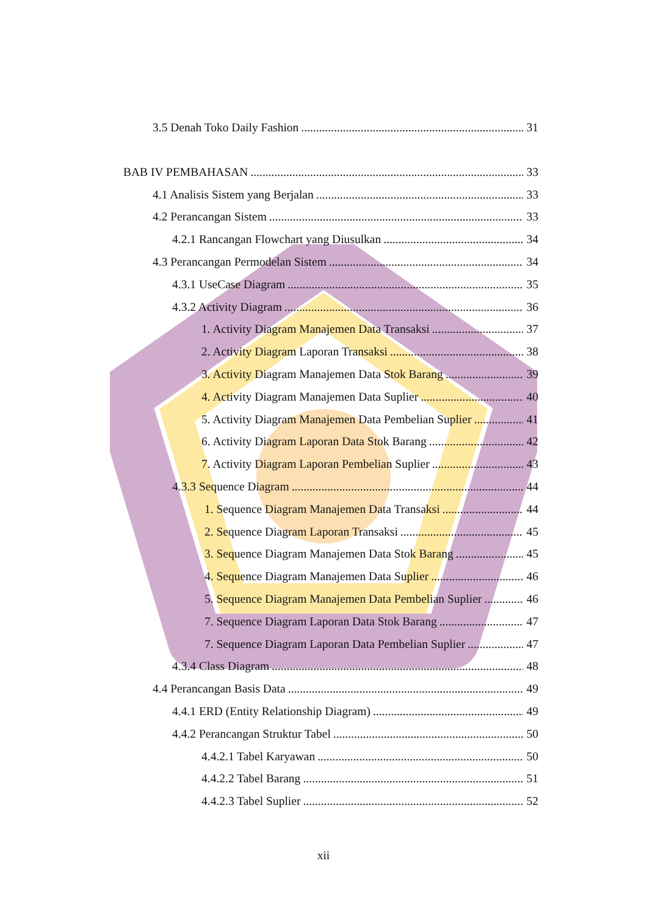3.5 Denah Toko Daily Fashion 31
BAB IV PEMBAHASAN 33
4.1 Analisis Sistem yang Berjalan 33
4.2 Perancangan Sistem 33
4.2.1 Rancangan Flowchart yang Diusulkan 34
4.3 Perancangan Permodelan Sistem 34
4.3.1 UseCase Diagram 35
4.3.2 Activity Diagram 36
1. Activity Diagram Manajemen Data Transaksi 37
2. Activity Diagram Laporan Transaksi 38
3. Activity Diagram Manajemen Data Stok Barang 39
4. Activity Diagram Manajemen Data Suplier 40
5. Activity Diagram Manajemen Data Pembelian Suplier 41
6. Activity Diagram Laporan Data Stok Barang 42
7. Activity Diagram Laporan Pembelian Suplier 43
4.3.3 Sequence Diagram 44
1. Sequence Diagram Manajemen Data Transaksi 44
2. Sequence Diagram Laporan Transaksi 45
3. Sequence Diagram Manajemen Data Stok Barang 45
4. Sequence Diagram Manajemen Data Suplier 46
5. Sequence Diagram Manajemen Data Pembelian Suplier 46
7. Sequence Diagram Laporan Data Stok Barang 47
7. Sequence Diagram Laporan Data Pembelian Suplier 47
4.3.4 Class Diagram 48
4.4 Perancangan Basis Data 49
4.4.1 ERD (Entity Relationship Diagram) 49
4.4.2 Perancangan Struktur Tabel 50
4.4.2.1 Tabel Karyawan 50
4.4.2.2 Tabel Barang 51
4.4.2.3 Tabel Suplier 52
xii